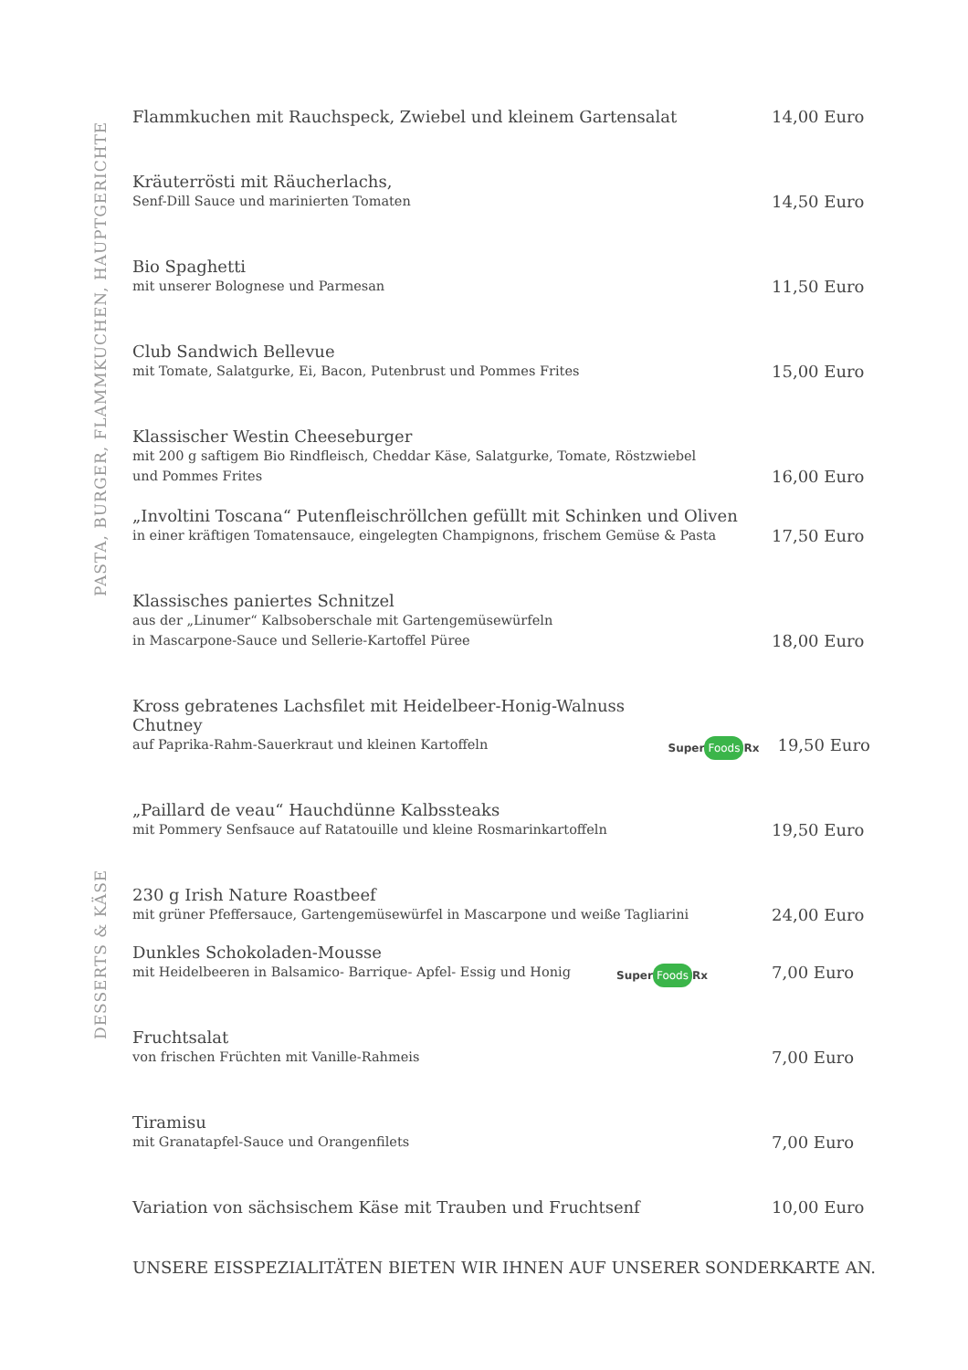PASTA, BURGER, FLAMMKUCHEN, HAUPTGERICHTE
DESSERTS & KÄSE
Flammkuchen mit Rauchspeck, Zwiebel und kleinem Gartensalat
14,00 Euro
Kräuterrösti mit Räucherlachs,
Senf-Dill Sauce und marinierten Tomaten
14,50 Euro
Bio Spaghetti
mit unserer Bolognese und Parmesan
11,50 Euro
Club Sandwich Bellevue
mit Tomate, Salatgurke, Ei, Bacon, Putenbrust und Pommes Frites
15,00 Euro
Klassischer Westin Cheeseburger
mit 200 g saftigem Bio Rindfleisch, Cheddar Käse, Salatgurke, Tomate, Röstzwiebel
und Pommes Frites
16,00 Euro
„Involtini Toscana“ Putenfleischröllchen gefüllt mit Schinken und Oliven
in einer kräftigen Tomatensauce, eingelegten Champignons, frischem Gemüse & Pasta
17,50 Euro
Klassisches paniertes Schnitzel
aus der „Linumer“ Kalbsoberschale mit Gartengemüsewürfeln
in Mascarpone-Sauce und Sellerie-Kartoffel Püree
18,00 Euro
Kross gebratenes Lachsfilet mit Heidelbeer-Honig-Walnuss Chutney
auf Paprika-Rahm-Sauerkraut und kleinen Kartoffeln
Super Foods Rx
19,50 Euro
„Paillard de veau“ Hauchdünne Kalbssteaks
mit Pommery Senfsauce auf Ratatouille und kleine Rosmarinkartoffeln
19,50 Euro
230 g Irish Nature Roastbeef
mit grüner Pfeffersauce, Gartengemüsewürfel in Mascarpone und weiße Tagliarini
24,00 Euro
Dunkles Schokoladen-Mousse
mit Heidelbeeren in Balsamico- Barrique- Apfel- Essig und Honig
Super Foods Rx
7,00 Euro
Fruchtsalat
von frischen Früchten mit Vanille-Rahmeis
7,00 Euro
Tiramisu
mit Granatapfel-Sauce und Orangenfilets
7,00 Euro
Variation von sächsischem Käse mit Trauben und Fruchtsenf
10,00 Euro
UNSERE EISSPEZIALITÄTEN BIETEN WIR IHNEN AUF UNSERER SONDERKARTE AN.